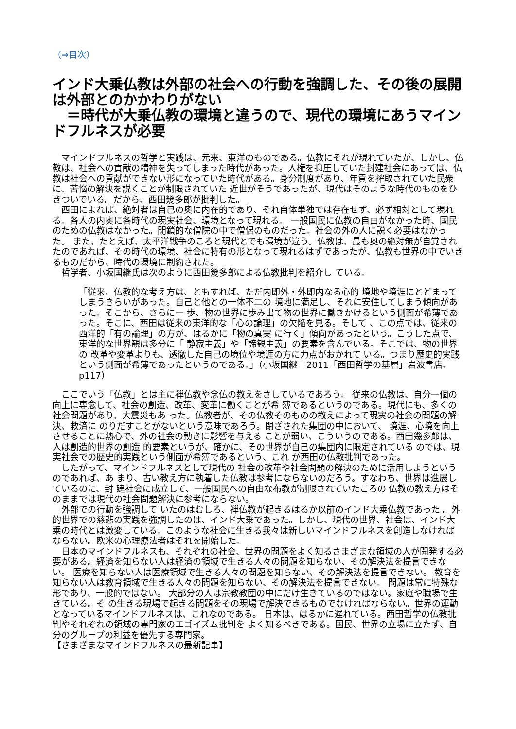（⇒目次）
インド大乗仏教は外部の社会への行動を強調した、その後の展開は外部とのかかわりがない
　＝時代が大乗仏教の環境と違うので、現代の環境にあうマインドフルネスが必要
　マインドフルネスの哲学と実践は、元来、東洋のものである。仏教にそれが現れていたが、しかし、仏教は、社会への貢献の精神を失ってしまった時代があった。人権を抑圧していた封建社会にあっては、仏教は社会への貢献ができない形になっていた時代がある。身分制度があり、年貢を搾取されていた民衆に、苦悩の解決を説くことが制限されていた 近世がそうであったが、現代はそのような時代のものをひきついでいる。だから、西田幾多郎が批判した。
　西田によれば、絶対者は自己の奥に内在的であり、それ自体単独では存在せず、必ず相対として現れる。各人の内奥に各時代の現実社会、環境となって現れる。 一般国民に仏教の自由がなかった時、国民のための仏教はなかった。閉鎖的な僧院の中で僧侶のものだった。社会の外の人に説く必要はなかった。 また、たとえば、太平洋戦争のころと現代とでも環境が違う。仏教は、最も奥の絶対無が自覚されたのであれば、その時代の環境、社会に特有の形となって現れるはずであったが、仏教も世界の中でいきるものだから、時代の環境に制約された。
　哲学者、小坂国継氏は次のように西田幾多郎による仏教批判を紹介し ている。
「従来、仏教的な考え方は、ともすれば、ただ内即外・外即内なる心的 境地や境涯にとどまってしまうきらいがあった。自己と他との一体不二の 境地に満足し、それに安住してしまう傾向があった。そこから、さらに一 歩、物の世界に歩み出て物の世界に働きかけるという側面が希薄であ った。そこに、西田は従来の東洋的な「心の論理」の欠陥を見る。そして 、この点では、従来の西洋的「有の論理」の方が、はるかに「物の真実 に行く」傾向があったという。こうした点で、東洋的な世界観は多分に「 静寂主義」や「諦観主義」の要素を含んでいる。そこでは、物の世界の 改革や変革よりも、透徹した自己の境位や境涯の方に力点がおかれて いる。つまり歴史的実践という側面が希薄であったというのである。」（小坂国継　2011「西田哲学の基層」岩波書店、p117）
　ここでいう「仏教」とは主に禅仏教や念仏の教えをさしているであろう。 従来の仏教は、自分一個の向上に専念して、社会の創造、改革、変革に働くことが希 薄であるというのである。現代にも、多くの社会問題があり、大震災もあ った。仏教者が、その仏教そのものの教えによって現実の社会の問題の解決、救済に のりだすことがないという意味であろう。閉ざされた集団の中において、 境涯、心境を向上させることに熱心で、外の社会の動きに影響を与える ことが弱い、こういうのである。西田幾多郎は、人は創造的世界の創造 的要素というが、確かに、その世界が自己の集団内に限定されている のでは、現実社会での歴史的実践という側面が希薄であるという、これ が西田の仏教批判であった。
　したがって、マインドフルネスとして現代の 社会の改革や社会問題の解決のために活用しようというのであれば、あ まり、古い教え方に執着した仏教は参考にならないのだろう。すなわち、世界は進展しているのに、封 建社会に成立して、一般国民への自由な布教が制限されていたころの 仏教の教え方はそのままでは現代の社会問題解決に参考にならない。
　外部での行動を強調して いたのはむしろ、禅仏教が起きるはるか以前のインド大乗仏教であった 。外的世界での慈悲の実践を強調したのは、インド大乗であった。しかし、現代の世界、社会は、インド大乗の時代とは激変している。このような社会に生きる我々は新しいマインドフルネスを創造しなければ ならない。欧米の心理療法者はそれを開始した。
　日本のマインドフルネスも、それぞれの社会、世界の問題をよく知るさまざまな領域の人が開発する必 要がある。経済を知らない人は経済の領域で生きる人々の問題を知らない、その解決法を提言できない。 医療を知らない人は医療領域で生きる人々の問題を知らない、その解決法を提言できない。 教育を知らない人は教育領域で生きる人々の問題を知らない、その解決法を提言できない。 問題は常に特殊な形であり、一般的ではない。 大部分の人は宗教教団の中にだけ生きているのではない。家庭や職場で生きている。そ の生きる現場で起きる問題をその現場で解決できるものでなければならない。世界の運動となっているマインドフルネスは、これなのである。 日本は、はるかに遅れている。西田哲学の仏教批判やそれぞれの領域の専門家のエゴイズム批判を よく知るべきである。国民、世界の立場に立たず、自分のグループの利益を優先する専門家。
【さまざまなマインドフルネスの最新記事】